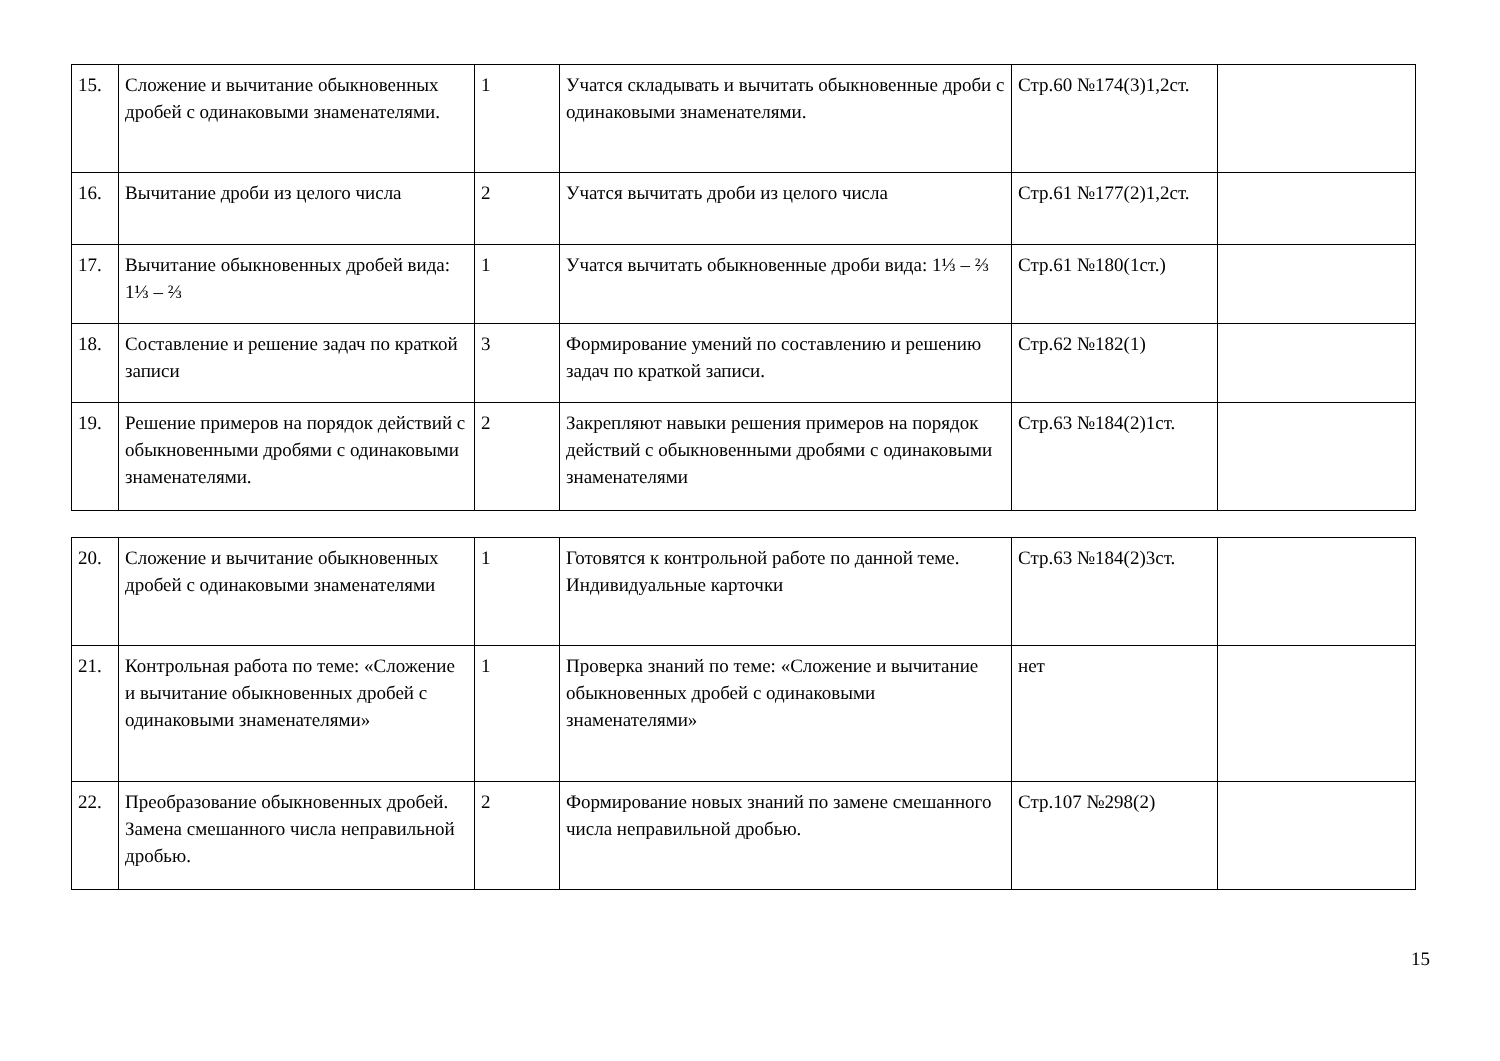| 15. | Сложение и вычитание обыкновенных дробей с одинаковыми знаменателями. | 1 | Учатся складывать и вычитать обыкновенные дроби с одинаковыми знаменателями. | Стр.60 №174(3)1,2ст. | |
| 16. | Вычитание дроби из целого числа | 2 | Учатся вычитать дроби из целого числа | Стр.61 №177(2)1,2ст. | |
| 17. | Вычитание обыкновенных дробей вида: 1⅓ – ⅔ | 1 | Учатся вычитать обыкновенные дроби вида: 1⅓ – ⅔ | Стр.61 №180(1ст.) | |
| 18. | Составление и решение задач по краткой записи | 3 | Формирование умений по составлению и решению задач по краткой записи. | Стр.62 №182(1) | |
| 19. | Решение примеров на порядок действий с обыкновенными дробями с одинаковыми знаменателями. | 2 | Закрепляют навыки решения примеров на порядок действий с обыкновенными дробями с одинаковыми знаменателями | Стр.63 №184(2)1ст. | |
| 20. | Сложение и вычитание обыкновенных дробей с одинаковыми знаменателями | 1 | Готовятся к контрольной работе по данной теме. Индивидуальные карточки | Стр.63 №184(2)3ст. | |
| 21. | Контрольная работа по теме: «Сложение и вычитание обыкновенных дробей с одинаковыми знаменателями» | 1 | Проверка знаний по теме: «Сложение и вычитание обыкновенных дробей с одинаковыми знаменателями» | нет | |
| 22. | Преобразование обыкновенных дробей. Замена смешанного числа неправильной дробью. | 2 | Формирование новых знаний по замене смешанного числа неправильной дробью. | Стр.107 №298(2) | |
15